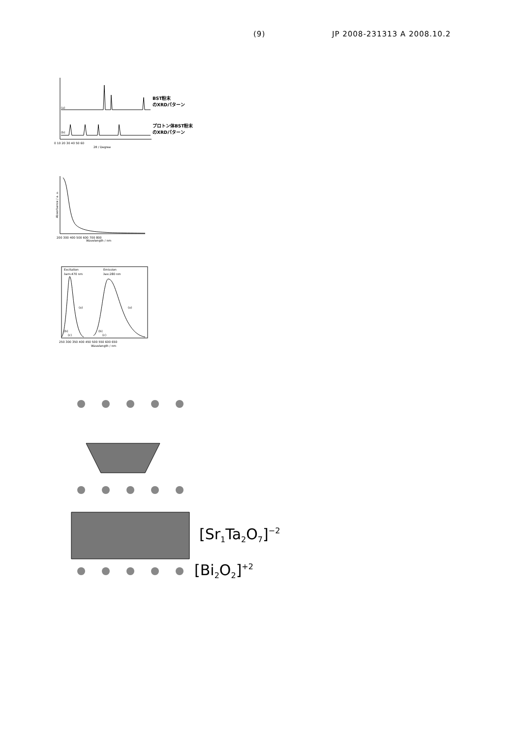(9) JP 2008-231313 A 2008.10.2
(a)
(b)
0 10 20 30 40 50 60
2θ / Degree
BST粉末
のXRDパターン
プロトン体BST粉末
のXRDパターン
200 300 400 500 600 700 800
Wavelength / nm
Absorbance / a. u.
Excitation
λem:470 nm
Emission
λex:280 nm
(a)
(a)
(b)
(c)
(b)
(c)
250 300 350 400 450 500 550 600 650
Wavelength / nm
[Sr1Ta2O7]−2
[Bi2O2]+2